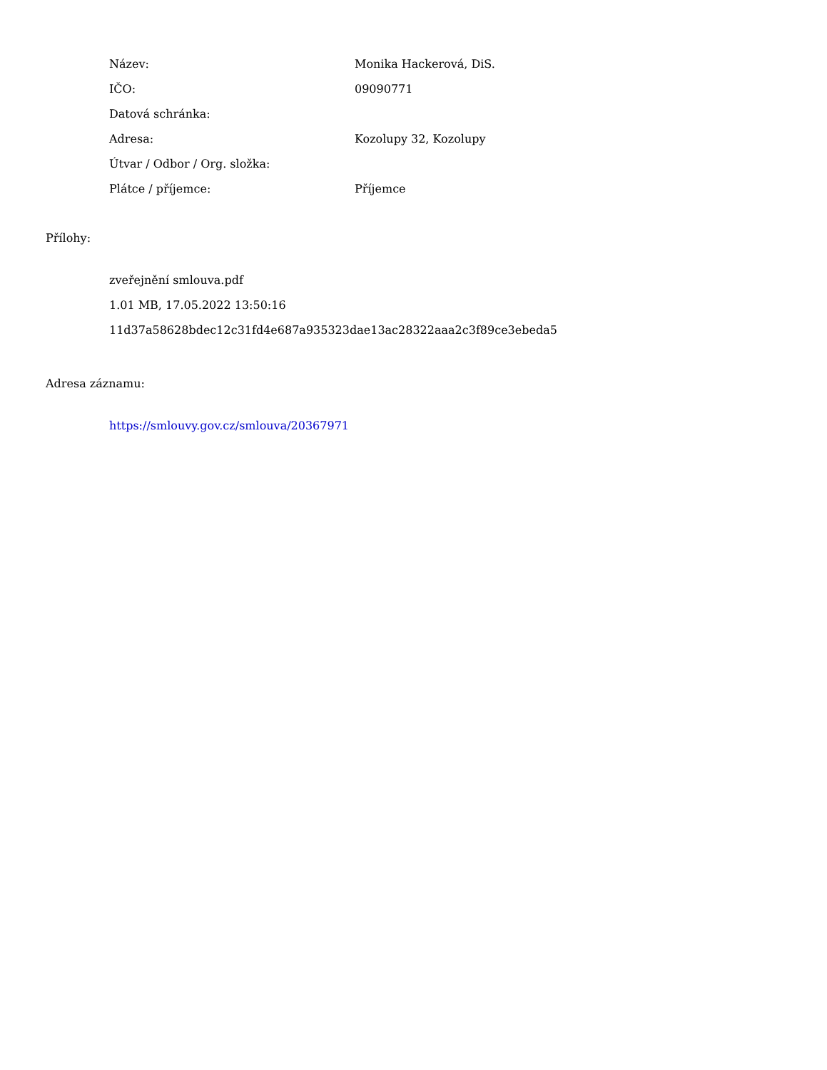| Název: | Monika Hackerová, DiS. |
| IČO: | 09090771 |
| Datová schránka: | |
| Adresa: | Kozolupy 32, Kozolupy |
| Útvar / Odbor / Org. složka: | |
| Plátce / příjemce: | Příjemce |
Přílohy:
zveřejnění smlouva.pdf
1.01 MB, 17.05.2022 13:50:16
11d37a58628bdec12c31fd4e687a935323dae13ac28322aaa2c3f89ce3ebeda5
Adresa záznamu:
https://smlouvy.gov.cz/smlouva/20367971